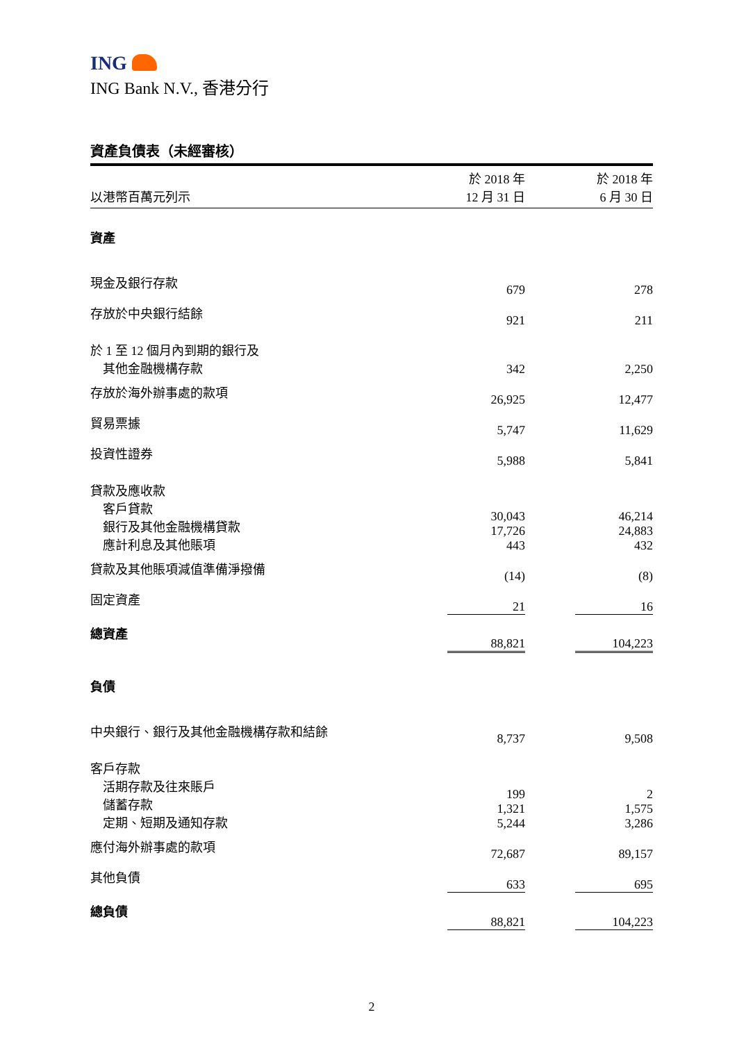ING
ING Bank N.V., 香港分行
資產負債表（未經審核）
| 以港幣百萬元列示 | 於 2018 年 12 月 31 日 | | 於 2018 年 6 月 30 日 |
| 資產 | | | |
| 現金及銀行存款 | 679 | | 278 |
| 存放於中央銀行結餘 | 921 | | 211 |
| 於 1 至 12 個月內到期的銀行及 其他金融機構存款 | 342 | | 2,250 |
| 存放於海外辦事處的款項 | 26,925 | | 12,477 |
| 貿易票據 | 5,747 | | 11,629 |
| 投資性證券 | 5,988 | | 5,841 |
| 貸款及應收款 客戶貸款 銀行及其他金融機構貸款 應計利息及其他賬項 | 30,043 17,726 443 | | 46,214 24,883 432 |
| 貸款及其他賬項減值準備淨撥備 | (14) | | (8) |
| 固定資產 | 21 | | 16 |
| 總資產 | 88,821 | | 104,223 |
| 負債 | | | |
| 中央銀行、銀行及其他金融機構存款和結餘 | 8,737 | | 9,508 |
| 客戶存款 活期存款及往來賬戶 儲蓄存款 定期、短期及通知存款 | 199 1,321 5,244 | | 2 1,575 3,286 |
| 應付海外辦事處的款項 | 72,687 | | 89,157 |
| 其他負債 | 633 | | 695 |
| 總負債 | 88,821 | | 104,223 |
2